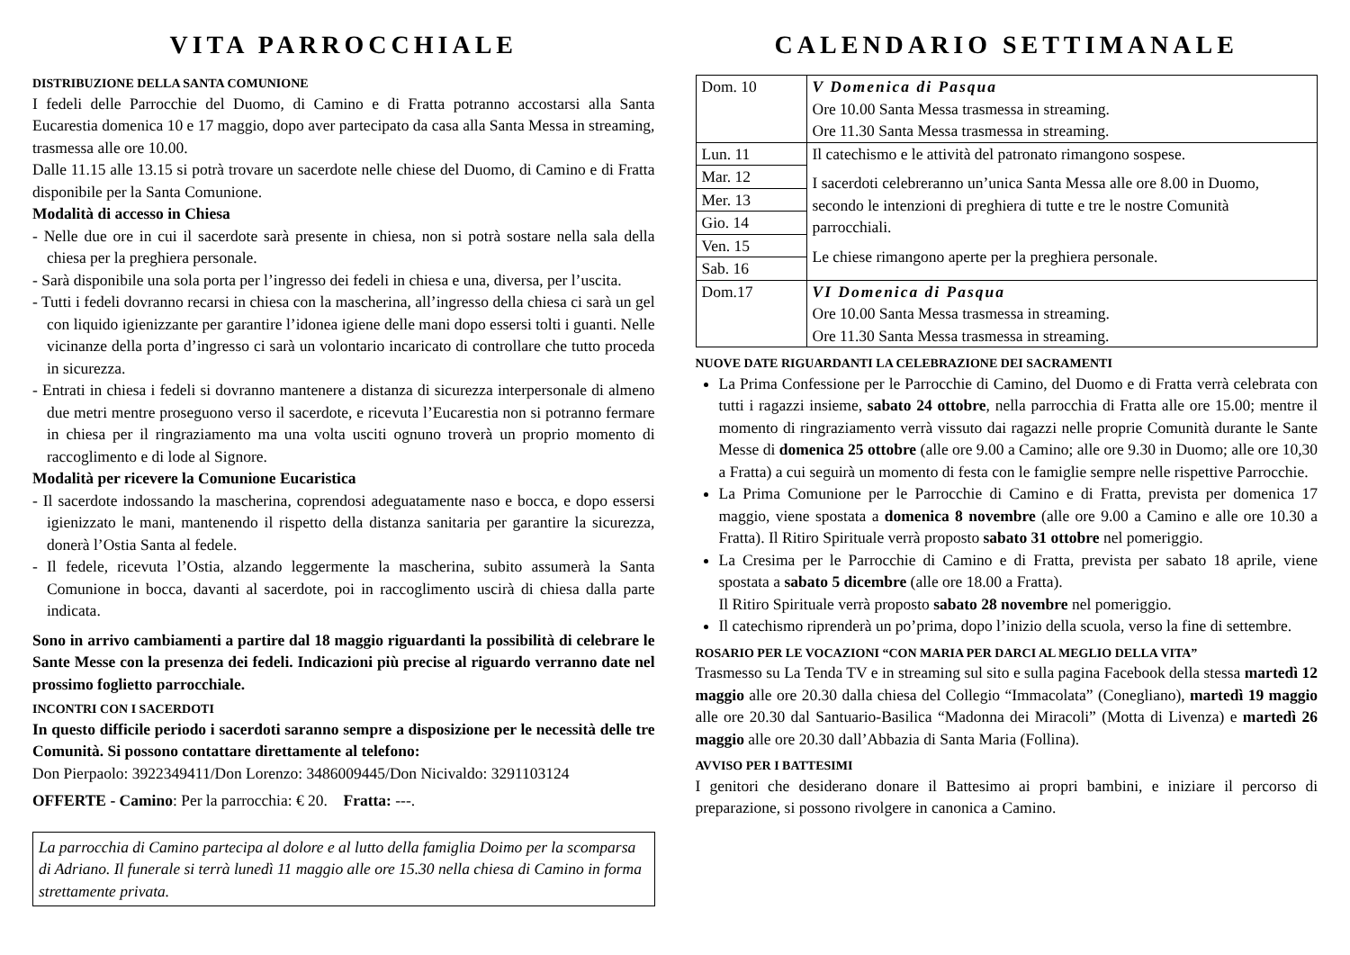VITA PARROCCHIALE
DISTRIBUZIONE DELLA SANTA COMUNIONE
I fedeli delle Parrocchie del Duomo, di Camino e di Fratta potranno accostarsi alla Santa Eucarestia domenica 10 e 17 maggio, dopo aver partecipato da casa alla Santa Messa in streaming, trasmessa alle ore 10.00.
Dalle 11.15 alle 13.15 si potrà trovare un sacerdote nelle chiese del Duomo, di Camino e di Fratta disponibile per la Santa Comunione.
Modalità di accesso in Chiesa
- Nelle due ore in cui il sacerdote sarà presente in chiesa, non si potrà sostare nella sala della chiesa per la preghiera personale.
- Sarà disponibile una sola porta per l’ingresso dei fedeli in chiesa e una, diversa, per l’uscita.
- Tutti i fedeli dovranno recarsi in chiesa con la mascherina, all’ingresso della chiesa ci sarà un gel con liquido igienizzante per garantire l’idonea igiene delle mani dopo essersi tolti i guanti. Nelle vicinanze della porta d’ingresso ci sarà un volontario incaricato di controllare che tutto proceda in sicurezza.
- Entrati in chiesa i fedeli si dovranno mantenere a distanza di sicurezza interpersonale di almeno due metri mentre proseguono verso il sacerdote, e ricevuta l’Eucarestia non si potranno fermare in chiesa per il ringraziamento ma una volta usciti ognuno troverà un proprio momento di raccoglimento e di lode al Signore.
Modalità per ricevere la Comunione Eucaristica
- Il sacerdote indossando la mascherina, coprendosi adeguatamente naso e bocca, e dopo essersi igienizzato le mani, mantenendo il rispetto della distanza sanitaria per garantire la sicurezza, donerà l’Ostia Santa al fedele.
- Il fedele, ricevuta l’Ostia, alzando leggermente la mascherina, subito assumerà la Santa Comunione in bocca, davanti al sacerdote, poi in raccoglimento uscirà di chiesa dalla parte indicata.
Sono in arrivo cambiamenti a partire dal 18 maggio riguardanti la possibilità di celebrare le Sante Messe con la presenza dei fedeli. Indicazioni più precise al riguardo verranno date nel prossimo foglietto parrocchiale.
INCONTRI CON I SACERDOTI
In questo difficile periodo i sacerdoti saranno sempre a disposizione per le necessità delle tre Comunità. Si possono contattare direttamente al telefono:
Don Pierpaolo: 3922349411/Don Lorenzo: 3486009445/Don Nicivaldo: 3291103124
OFFERTE - Camino: Per la parrocchia: € 20. Fratta: ---.
La parrocchia di Camino partecipa al dolore e al lutto della famiglia Doimo per la scomparsa di Adriano. Il funerale si terrà lunedì 11 maggio alle ore 15.30 nella chiesa di Camino in forma strettamente privata.
CALENDARIO SETTIMANALE
| Dom. 10 | V Domenica di Pasqua Ore 10.00 Santa Messa trasmessa in streaming. Ore 11.30 Santa Messa trasmessa in streaming. |
| Lun. 11 | Il catechismo e le attività del patronato rimangono sospese. I sacerdoti celebreranno un’unica Santa Messa alle ore 8.00 in Duomo, secondo le intenzioni di preghiera di tutte e tre le nostre Comunità parrocchiali. Le chiese rimangono aperte per la preghiera personale. |
| Mar. 12 | |
| Mer. 13 | |
| Gio. 14 | |
| Ven. 15 | |
| Sab. 16 | |
| Dom.17 | VI Domenica di Pasqua Ore 10.00 Santa Messa trasmessa in streaming. Ore 11.30 Santa Messa trasmessa in streaming. |
NUOVE DATE RIGUARDANTI LA CELEBRAZIONE DEI SACRAMENTI
La Prima Confessione per le Parrocchie di Camino, del Duomo e di Fratta verrà celebrata con tutti i ragazzi insieme, sabato 24 ottobre, nella parrocchia di Fratta alle ore 15.00; mentre il momento di ringraziamento verrà vissuto dai ragazzi nelle proprie Comunità durante le Sante Messe di domenica 25 ottobre (alle ore 9.00 a Camino; alle ore 9.30 in Duomo; alle ore 10,30 a Fratta) a cui seguirà un momento di festa con le famiglie sempre nelle rispettive Parrocchie.
La Prima Comunione per le Parrocchie di Camino e di Fratta, prevista per domenica 17 maggio, viene spostata a domenica 8 novembre (alle ore 9.00 a Camino e alle ore 10.30 a Fratta). Il Ritiro Spirituale verrà proposto sabato 31 ottobre nel pomeriggio.
La Cresima per le Parrocchie di Camino e di Fratta, prevista per sabato 18 aprile, viene spostata a sabato 5 dicembre (alle ore 18.00 a Fratta).
Il Ritiro Spirituale verrà proposto sabato 28 novembre nel pomeriggio.
Il catechismo riprenderà un po’prima, dopo l’inizio della scuola, verso la fine di settembre.
ROSARIO PER LE VOCAZIONI “CON MARIA PER DARCI AL MEGLIO DELLA VITA”
Trasmesso su La Tenda TV e in streaming sul sito e sulla pagina Facebook della stessa martedì 12 maggio alle ore 20.30 dalla chiesa del Collegio “Immacolata” (Conegliano), martedì 19 maggio alle ore 20.30 dal Santuario-Basilica “Madonna dei Miracoli” (Motta di Livenza) e martedì 26 maggio alle ore 20.30 dall’Abbazia di Santa Maria (Follina).
AVVISO PER I BATTESIMI
I genitori che desiderano donare il Battesimo ai propri bambini, e iniziare il percorso di preparazione, si possono rivolgere in canonica a Camino.